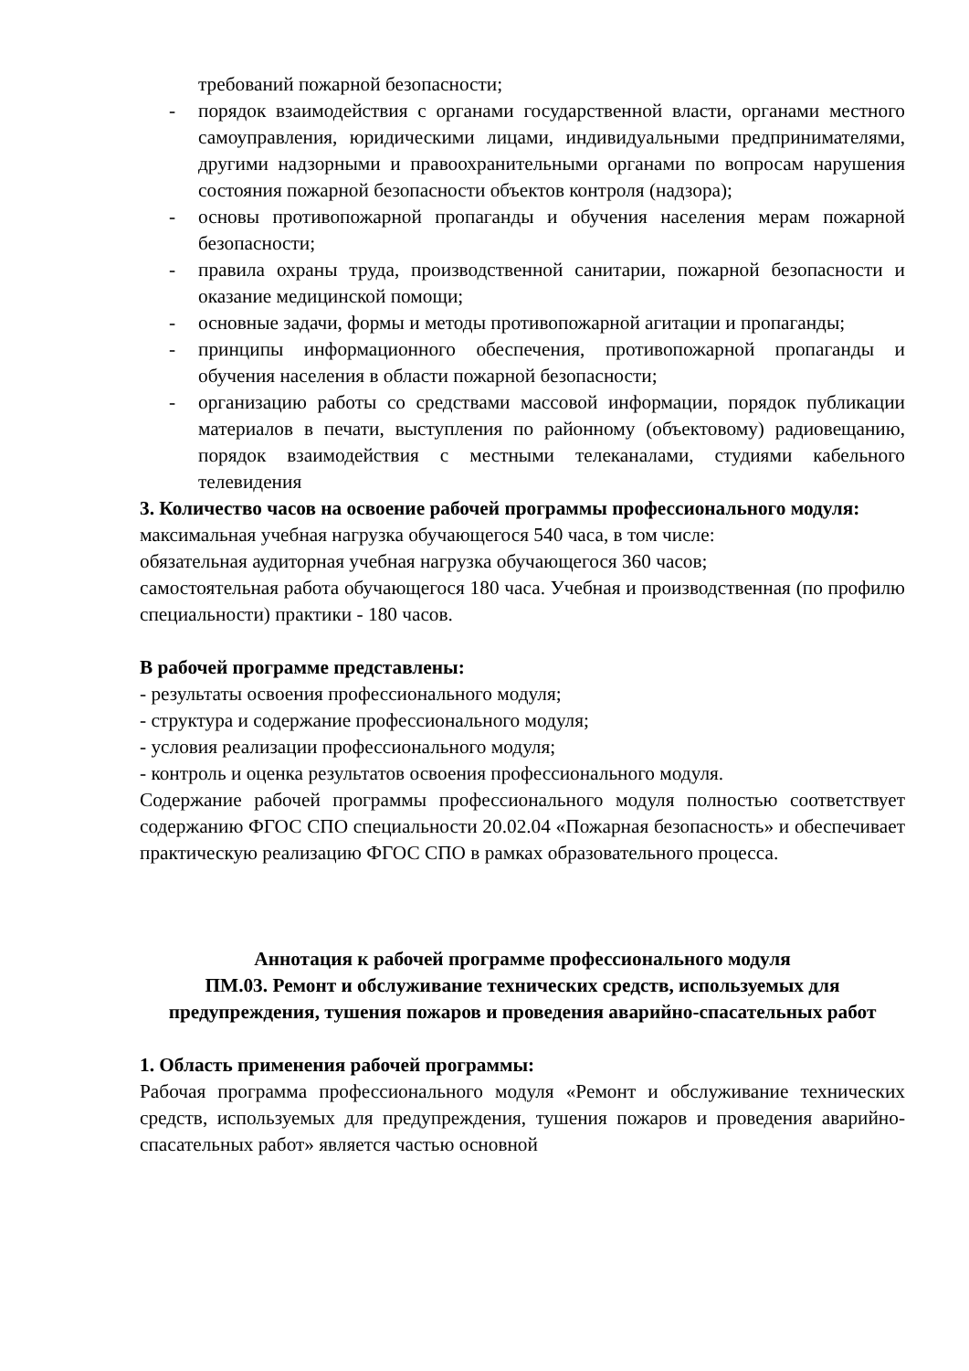требований пожарной безопасности;
- порядок взаимодействия с органами государственной власти, органами местного самоуправления, юридическими лицами, индивидуальными предпринимателями, другими надзорными и правоохранительными органами по вопросам нарушения состояния пожарной безопасности объектов контроля (надзора);
- основы противопожарной пропаганды и обучения населения мерам пожарной безопасности;
- правила охраны труда, производственной санитарии, пожарной безопасности и оказание медицинской помощи;
- основные задачи, формы и методы противопожарной агитации и пропаганды;
- принципы информационного обеспечения, противопожарной пропаганды и обучения населения в области пожарной безопасности;
- организацию работы со средствами массовой информации, порядок публикации материалов в печати, выступления по районному (объектовому) радиовещанию, порядок взаимодействия с местными телеканалами, студиями кабельного телевидения
3. Количество часов на освоение рабочей программы профессионального модуля:
максимальная учебная нагрузка обучающегося 540 часа, в том числе:
обязательная аудиторная учебная нагрузка обучающегося 360 часов;
самостоятельная работа обучающегося 180 часа. Учебная и производственная (по профилю специальности) практики - 180 часов.
В рабочей программе представлены:
- результаты освоения профессионального модуля;
- структура и содержание профессионального модуля;
- условия реализации профессионального модуля;
- контроль и оценка результатов освоения профессионального модуля.
Содержание рабочей программы профессионального модуля полностью соответствует содержанию ФГОС СПО специальности 20.02.04 «Пожарная безопасность» и обеспечивает практическую реализацию ФГОС СПО в рамках образовательного процесса.
Аннотация к рабочей программе профессионального модуля
ПМ.03. Ремонт и обслуживание технических средств, используемых для предупреждения, тушения пожаров и проведения аварийно-спасательных работ
1. Область применения рабочей программы:
Рабочая программа профессионального модуля «Ремонт и обслуживание технических средств, используемых для предупреждения, тушения пожаров и проведения аварийно-спасательных работ» является частью основной